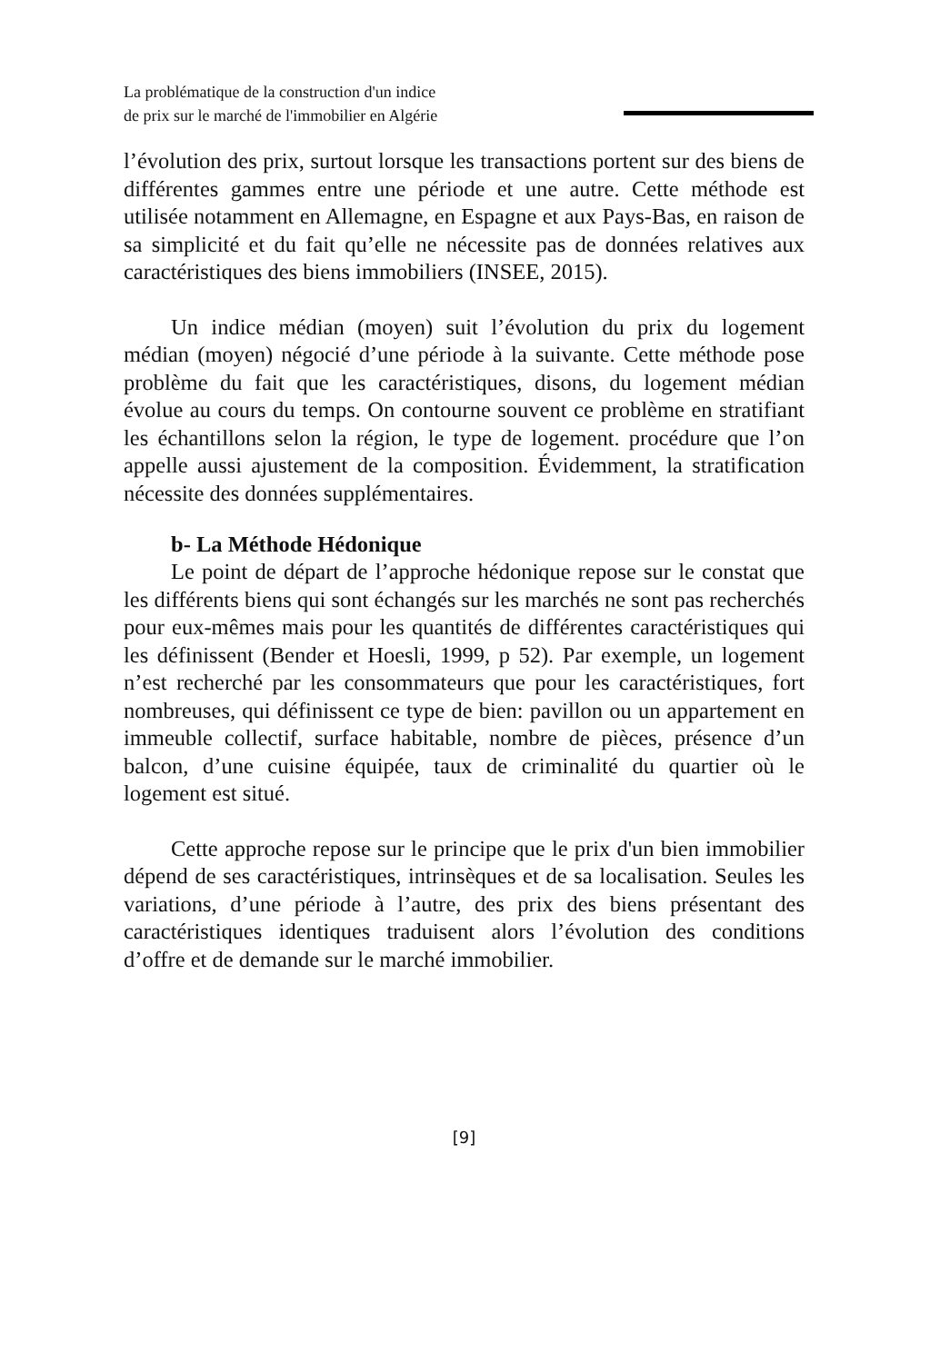La problématique de la construction d'un indice
de prix sur le marché de l'immobilier en Algérie
l’évolution des prix, surtout lorsque les transactions portent sur des biens de différentes gammes entre une période et une autre. Cette méthode est utilisée notamment en Allemagne, en Espagne et aux Pays-Bas, en raison de sa simplicité et du fait qu’elle ne nécessite pas de données relatives aux caractéristiques des biens immobiliers (INSEE, 2015).
Un indice médian (moyen) suit l’évolution du prix du logement médian (moyen) négocié d’une période à la suivante. Cette méthode pose problème du fait que les caractéristiques, disons, du logement médian évolue au cours du temps. On contourne souvent ce problème en stratifiant les échantillons selon la région, le type de logement. procédure que l’on appelle aussi ajustement de la composition. Évidemment, la stratification nécessite des données supplémentaires.
b- La Méthode Hédonique
Le point de départ de l’approche hédonique repose sur le constat que les différents biens qui sont échangés sur les marchés ne sont pas recherchés pour eux-mêmes mais pour les quantités de différentes caractéristiques qui les définissent (Bender et Hoesli, 1999, p 52). Par exemple, un logement n’est recherché par les consommateurs que pour les caractéristiques, fort nombreuses, qui définissent ce type de bien: pavillon ou un appartement en immeuble collectif, surface habitable, nombre de pièces, présence d’un balcon, d’une cuisine équipée, taux de criminalité du quartier où le logement est situé.
Cette approche repose sur le principe que le prix d'un bien immobilier dépend de ses caractéristiques, intrinsèques et de sa localisation. Seules les variations, d’une période à l’autre, des prix des biens présentant des caractéristiques identiques traduisent alors l’évolution des conditions d’offre et de demande sur le marché immobilier.
[9]